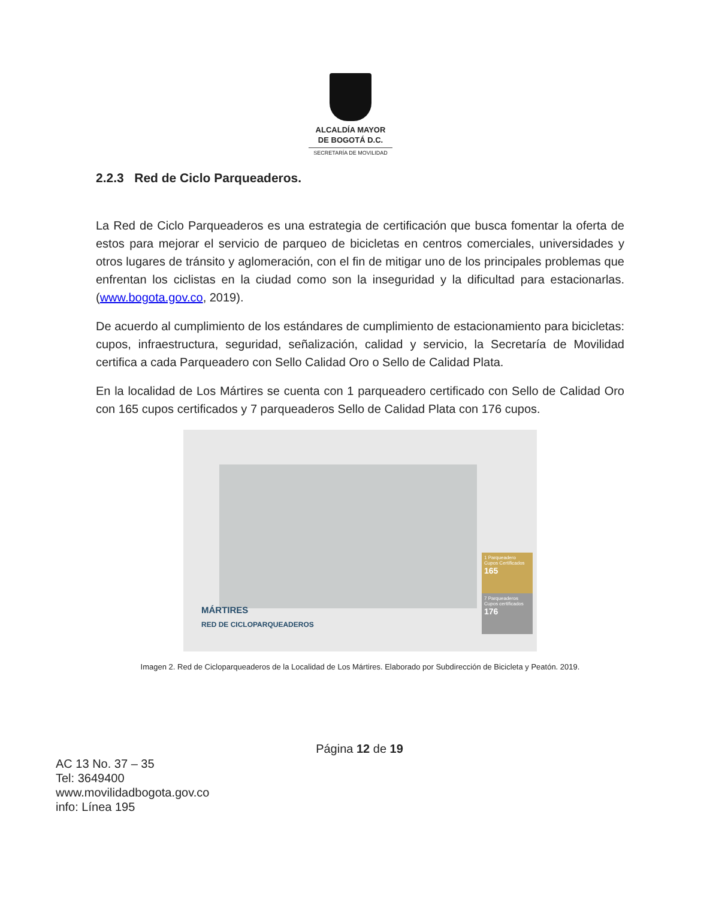ALCALDÍA MAYOR
DE BOGOTÁ D.C.
SECRETARÍA DE MOVILIDAD
2.2.3 Red de Ciclo Parqueaderos.
La Red de Ciclo Parqueaderos es una estrategia de certificación que busca fomentar la oferta de estos para mejorar el servicio de parqueo de bicicletas en centros comerciales, universidades y otros lugares de tránsito y aglomeración, con el fin de mitigar uno de los principales problemas que enfrentan los ciclistas en la ciudad como son la inseguridad y la dificultad para estacionarlas. (www.bogota.gov.co, 2019).
De acuerdo al cumplimiento de los estándares de cumplimiento de estacionamiento para bicicletas: cupos, infraestructura, seguridad, señalización, calidad y servicio, la Secretaría de Movilidad certifica a cada Parqueadero con Sello Calidad Oro o Sello de Calidad Plata.
En la localidad de Los Mártires se cuenta con 1 parqueadero certificado con Sello de Calidad Oro con 165 cupos certificados y 7 parqueaderos Sello de Calidad Plata con 176 cupos.
MÁRTIRES
RED DE CICLOPARQUEADEROS
1 Parqueadero
Cupos Certificados
165
7 Parqueaderos
Cupos certificados
176
Imagen 2. Red de Cicloparqueaderos de la Localidad de Los Mártires. Elaborado por Subdirección de Bicicleta y Peatón. 2019.
Página 12 de 19
AC 13 No. 37 – 35
Tel: 3649400
www.movilidadbogota.gov.co
info: Línea 195